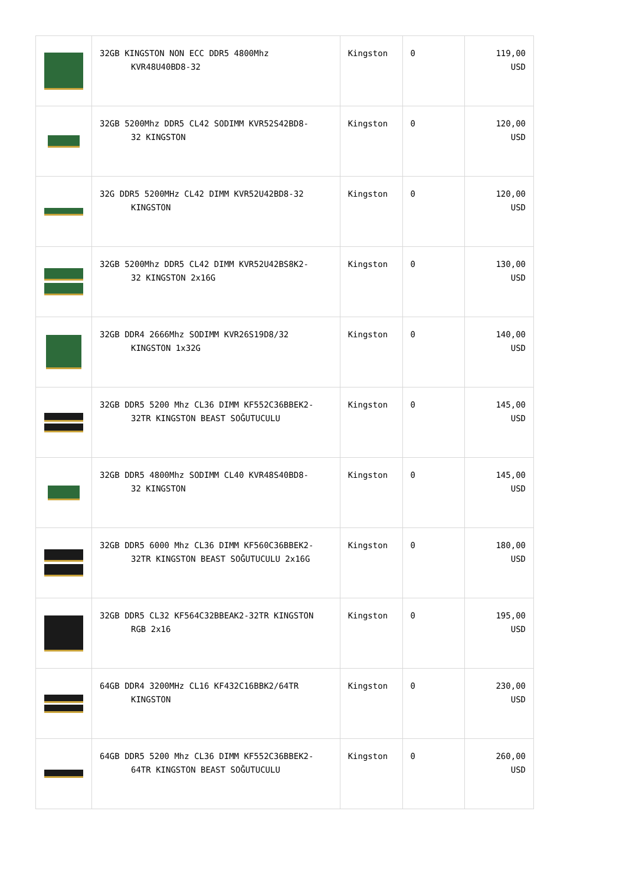| | 32GB KINGSTON NON ECC DDR5 4800Mhz KVR48U40BD8-32 | Kingston | 0 | 119,00 USD |
| | 32GB 5200Mhz DDR5 CL42 SODIMM KVR52S42BD8- 32 KINGSTON | Kingston | 0 | 120,00 USD |
| | 32G DDR5 5200MHz CL42 DIMM KVR52U42BD8-32 KINGSTON | Kingston | 0 | 120,00 USD |
| | 32GB 5200Mhz DDR5 CL42 DIMM KVR52U42BS8K2- 32 KINGSTON 2x16G | Kingston | 0 | 130,00 USD |
| | 32GB DDR4 2666Mhz SODIMM KVR26S19D8/32 KINGSTON 1x32G | Kingston | 0 | 140,00 USD |
| | 32GB DDR5 5200 Mhz CL36 DIMM KF552C36BBEK2- 32TR KINGSTON BEAST SOĞUTUCULU | Kingston | 0 | 145,00 USD |
| | 32GB DDR5 4800Mhz SODIMM CL40 KVR48S40BD8- 32 KINGSTON | Kingston | 0 | 145,00 USD |
| | 32GB DDR5 6000 Mhz CL36 DIMM KF560C36BBEK2- 32TR KINGSTON BEAST SOĞUTUCULU 2x16G | Kingston | 0 | 180,00 USD |
| | 32GB DDR5 CL32 KF564C32BBEAK2-32TR KINGSTON RGB 2x16 | Kingston | 0 | 195,00 USD |
| | 64GB DDR4 3200MHz CL16 KF432C16BBK2/64TR KINGSTON | Kingston | 0 | 230,00 USD |
| | 64GB DDR5 5200 Mhz CL36 DIMM KF552C36BBEK2- 64TR KINGSTON BEAST SOĞUTUCULU | Kingston | 0 | 260,00 USD |